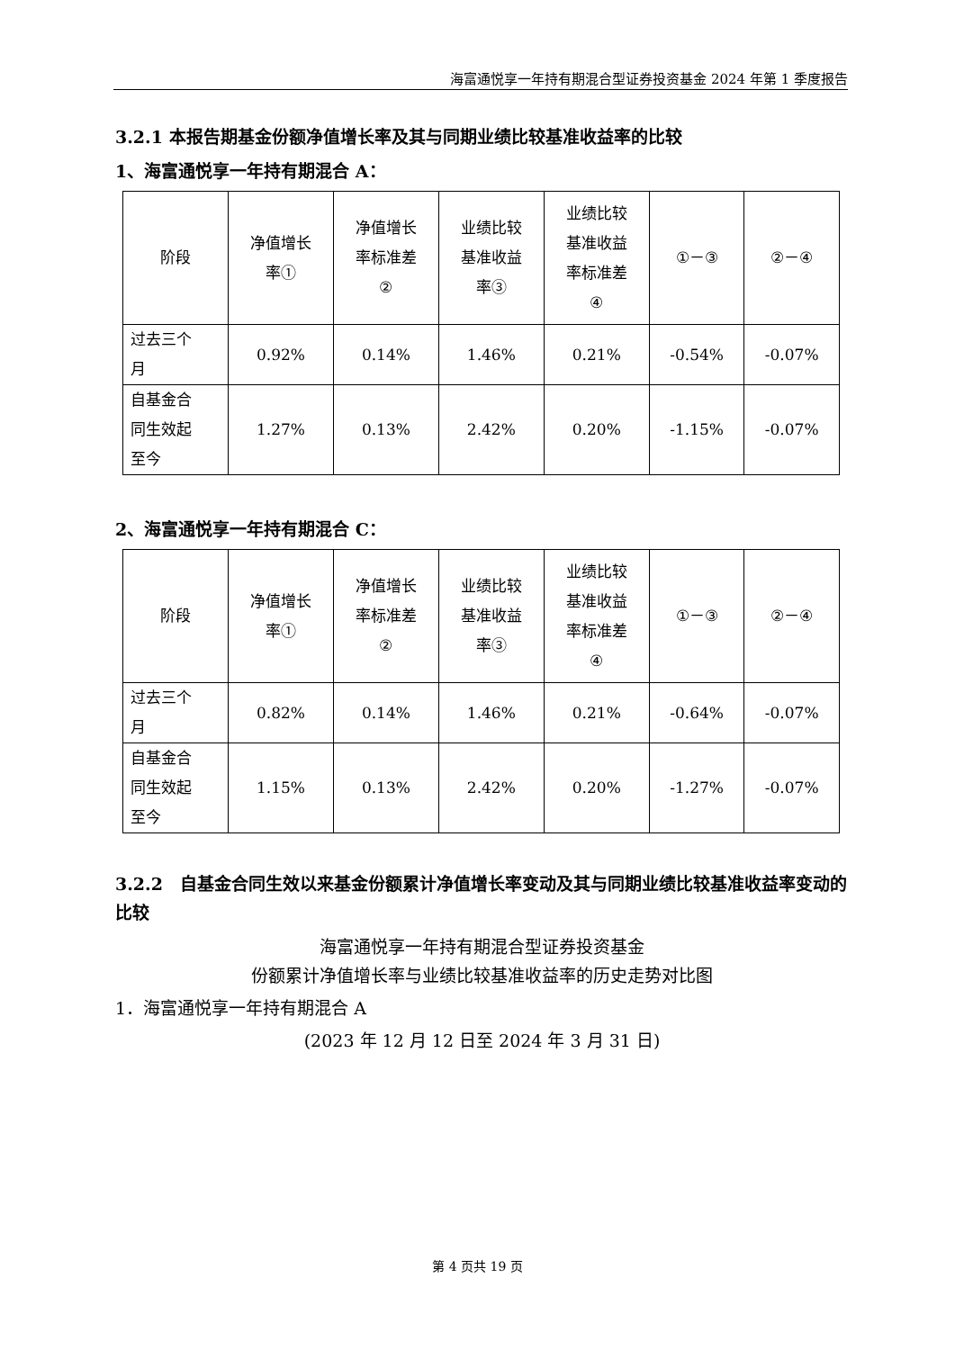海富通悦享一年持有期混合型证券投资基金 2024 年第 1 季度报告
3.2.1 本报告期基金份额净值增长率及其与同期业绩比较基准收益率的比较
1、海富通悦享一年持有期混合 A：
| 阶段 | 净值增长 率① | 净值增长 率标准差 ② | 业绩比较 基准收益 率③ | 业绩比较 基准收益 率标准差 ④ | ①－③ | ②－④ |
| 过去三个 月 | 0.92% | 0.14% | 1.46% | 0.21% | -0.54% | -0.07% |
| 自基金合 同生效起 至今 | 1.27% | 0.13% | 2.42% | 0.20% | -1.15% | -0.07% |
2、海富通悦享一年持有期混合 C：
| 阶段 | 净值增长 率① | 净值增长 率标准差 ② | 业绩比较 基准收益 率③ | 业绩比较 基准收益 率标准差 ④ | ①－③ | ②－④ |
| 过去三个 月 | 0.82% | 0.14% | 1.46% | 0.21% | -0.64% | -0.07% |
| 自基金合 同生效起 至今 | 1.15% | 0.13% | 2.42% | 0.20% | -1.27% | -0.07% |
3.2.2　自基金合同生效以来基金份额累计净值增长率变动及其与同期业绩比较基准收益率变动的比较
海富通悦享一年持有期混合型证券投资基金
份额累计净值增长率与业绩比较基准收益率的历史走势对比图
1．海富通悦享一年持有期混合 A
(2023 年 12 月 12 日至 2024 年 3 月 31 日)
第 4 页共 19 页